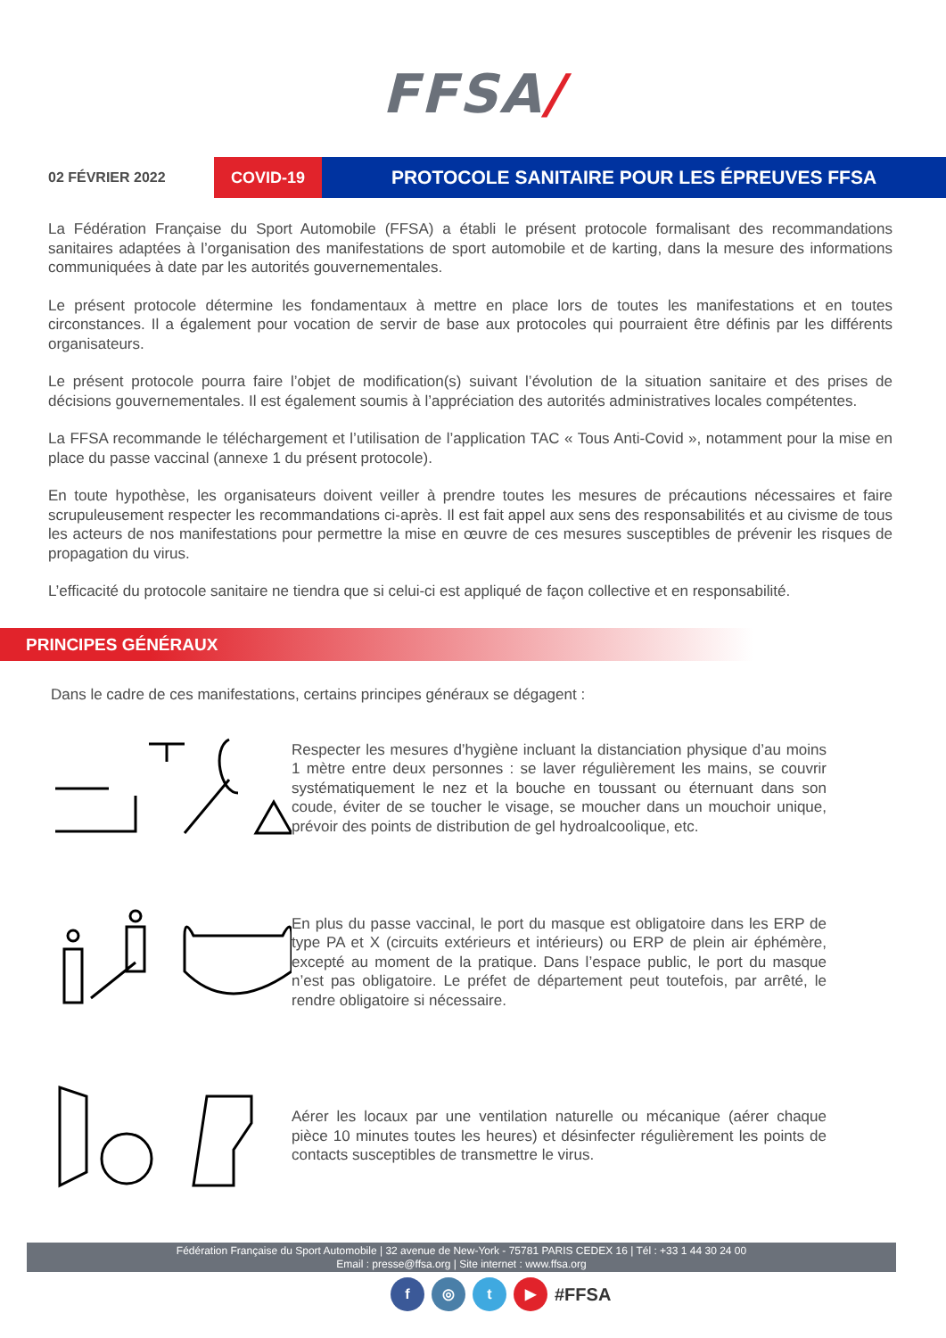FFSA/
02 FÉVRIER 2022
COVID-19
PROTOCOLE SANITAIRE POUR LES ÉPREUVES FFSA
La Fédération Française du Sport Automobile (FFSA) a établi le présent protocole formalisant des recommandations sanitaires adaptées à l’organisation des manifestations de sport automobile et de karting, dans la mesure des informations communiquées à date par les autorités gouvernementales.
Le présent protocole détermine les fondamentaux à mettre en place lors de toutes les manifestations et en toutes circonstances. Il a également pour vocation de servir de base aux protocoles qui pourraient être définis par les différents organisateurs.
Le présent protocole pourra faire l’objet de modification(s) suivant l’évolution de la situation sanitaire et des prises de décisions gouvernementales. Il est également soumis à l’appréciation des autorités administratives locales compétentes.
La FFSA recommande le téléchargement et l’utilisation de l’application TAC « Tous Anti-Covid », notamment pour la mise en place du passe vaccinal (annexe 1 du présent protocole).
En toute hypothèse, les organisateurs doivent veiller à prendre toutes les mesures de précautions nécessaires et faire scrupuleusement respecter les recommandations ci-après. Il est fait appel aux sens des responsabilités et au civisme de tous les acteurs de nos manifestations pour permettre la mise en œuvre de ces mesures susceptibles de prévenir les risques de propagation du virus.
L’efficacité du protocole sanitaire ne tiendra que si celui-ci est appliqué de façon collective et en responsabilité.
PRINCIPES GÉNÉRAUX
Dans le cadre de ces manifestations, certains principes généraux se dégagent :
Respecter les mesures d’hygiène incluant la distanciation physique d’au moins 1 mètre entre deux personnes : se laver régulièrement les mains, se couvrir systématiquement le nez et la bouche en toussant ou éternuant dans son coude, éviter de se toucher le visage, se moucher dans un mouchoir unique, prévoir des points de distribution de gel hydroalcoolique, etc.
En plus du passe vaccinal, le port du masque est obligatoire dans les ERP de type PA et X (circuits extérieurs et intérieurs) ou ERP de plein air éphémère, excepté au moment de la pratique. Dans l’espace public, le port du masque n’est pas obligatoire. Le préfet de département peut toutefois, par arrêté, le rendre obligatoire si nécessaire.
Aérer les locaux par une ventilation naturelle ou mécanique (aérer chaque pièce 10 minutes toutes les heures) et désinfecter régulièrement les points de contacts susceptibles de transmettre le virus.
Fédération Française du Sport Automobile | 32 avenue de New-York - 75781 PARIS CEDEX 16 | Tél : +33 1 44 30 24 00
Email : presse@ffsa.org | Site internet : www.ffsa.org
f ◎ t ▶
#FFSA